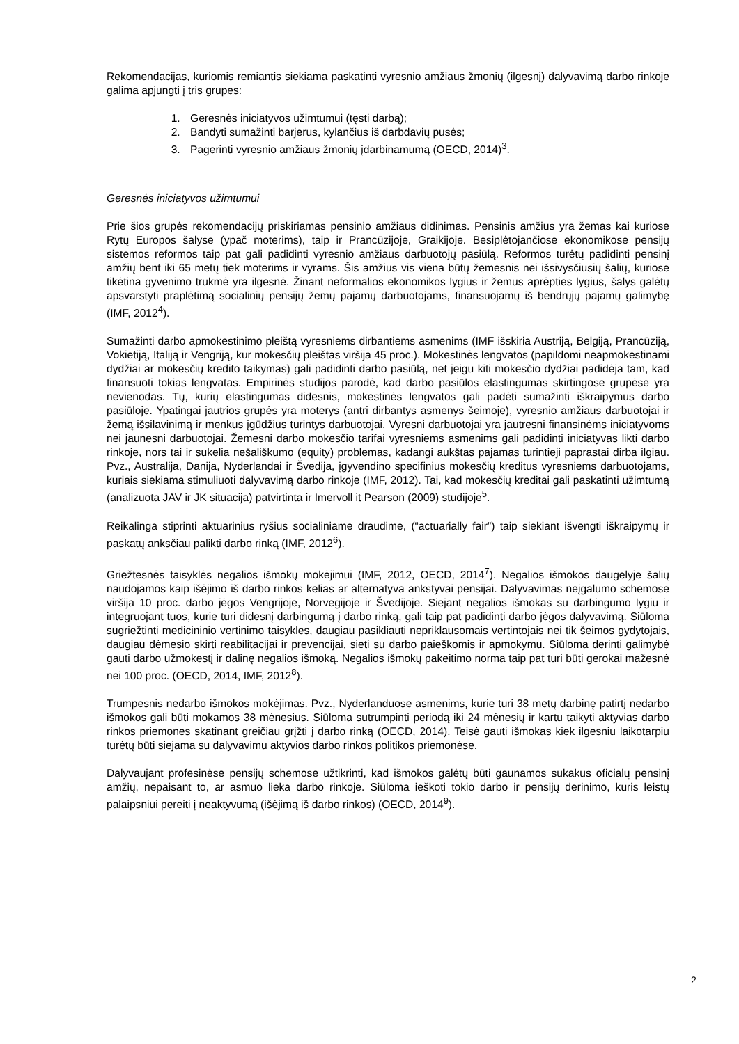Rekomendacijas, kuriomis remiantis siekiama paskatinti vyresnio amžiaus žmonių (ilgesnį) dalyvavimą darbo rinkoje galima apjungti į tris grupes:
1. Geresnės iniciatyvos užimtumui (tęsti darbą);
2. Bandyti sumažinti barjerus, kylančius iš darbdavių pusės;
3. Pagerinti vyresnio amžiaus žmonių įdarbinamumą (OECD, 2014)<sup>3</sup>.
Geresnės iniciatyvos užimtumui
Prie šios grupės rekomendacijų priskiriamas pensinio amžiaus didinimas. Pensinis amžius yra žemas kai kuriose Rytų Europos šalyse (ypač moterims), taip ir Prancūzijoje, Graikijoje. Besiplėtojančiose ekonomikose pensijų sistemos reformos taip pat gali padidinti vyresnio amžiaus darbuotojų pasiūlą. Reformos turėtų padidinti pensinį amžių bent iki 65 metų tiek moterims ir vyrams. Šis amžius vis viena būtų žemesnis nei išsivysčiusių šalių, kuriose tikėtina gyvenimo trukmė yra ilgesnė. Žinant neformalios ekonomikos lygius ir žemus aprėpties lygius, šalys galėtų apsvarstyti praplėtimą socialinių pensijų žemų pajamų darbuotojams, finansuojamų iš bendrųjų pajamų galimybę (IMF, 2012<sup>4</sup>).
Sumažinti darbo apmokestinimo pleištą vyresniems dirbantiems asmenims (IMF išskiria Austriją, Belgiją, Prancūziją, Vokietiją, Italiją ir Vengriją, kur mokesčių pleištas viršija 45 proc.). Mokestinės lengvatos (papildomi neapmokestinami dydžiai ar mokesčių kredito taikymas) gali padidinti darbo pasiūlą, net jeigu kiti mokesčio dydžiai padidėja tam, kad finansuoti tokias lengvatas. Empirinės studijos parodė, kad darbo pasiūlos elastingumas skirtingose grupėse yra nevienodas. Tų, kurių elastingumas didesnis, mokestinės lengvatos gali padėti sumažinti iškraipymus darbo pasiūloje. Ypatingai jautrios grupės yra moterys (antri dirbantys asmenys šeimoje), vyresnio amžiaus darbuotojai ir žemą išsilavinimą ir menkus įgūdžius turintys darbuotojai. Vyresni darbuotojai yra jautresni finansinėms iniciatyvoms nei jaunesni darbuotojai. Žemesni darbo mokesčio tarifai vyresniems asmenims gali padidinti iniciatyvas likti darbo rinkoje, nors tai ir sukelia nešališkumo (equity) problemas, kadangi aukštas pajamas turintieji paprastai dirba ilgiau. Pvz., Australija, Danija, Nyderlandai ir Švedija, įgyvendino specifinius mokesčių kreditus vyresniems darbuotojams, kuriais siekiama stimuliuoti dalyvavimą darbo rinkoje (IMF, 2012). Tai, kad mokesčių kreditai gali paskatinti užimtumą (analizuota JAV ir JK situacija) patvirtinta ir Imervoll it Pearson (2009) studijoje<sup>5</sup>.
Reikalinga stiprinti aktuarinius ryšius socialiniame draudime, (“actuarially fair”) taip siekiant išvengti iškraipymų ir paskatų anksčiau palikti darbo rinką (IMF, 2012<sup>6</sup>).
Griežtesnės taisyklės negalios išmokų mokėjimui (IMF, 2012, OECD, 2014<sup>7</sup>). Negalios išmokos daugelyje šalių naudojamos kaip išėjimo iš darbo rinkos kelias ar alternatyva ankstyvai pensijai. Dalyvavimas neįgalumo schemose viršija 10 proc. darbo jėgos Vengrijoje, Norvegijoje ir Švedijoje. Siejant negalios išmokas su darbingumo lygiu ir integruojant tuos, kurie turi didesnį darbingumą į darbo rinką, gali taip pat padidinti darbo jėgos dalyvavimą. Siūloma sugriežtinti medicininio vertinimo taisykles, daugiau pasikliauti nepriklausomais vertintojais nei tik šeimos gydytojais, daugiau dėmesio skirti reabilitacijai ir prevencijai, sieti su darbo paieškomis ir apmokymu. Siūloma derinti galimybė gauti darbo užmokestį ir dalinę negalios išmoką. Negalios išmokų pakeitimo norma taip pat turi būti gerokai mažesnė nei 100 proc. (OECD, 2014, IMF, 2012<sup>8</sup>).
Trumpesnis nedarbo išmokos mokėjimas. Pvz., Nyderlanduose asmenims, kurie turi 38 metų darbinę patirtį nedarbo išmokos gali būti mokamos 38 mėnesius. Siūloma sutrumpinti periodą iki 24 mėnesių ir kartu taikyti aktyvias darbo rinkos priemones skatinant greičiau grįžti į darbo rinką (OECD, 2014). Teisė gauti išmokas kiek ilgesniu laikotarpiu turėtų būti siejama su dalyvavimu aktyvios darbo rinkos politikos priemonėse.
Dalyvaujant profesinėse pensijų schemose užtikrinti, kad išmokos galėtų būti gaunamos sukakus oficialų pensinį amžių, nepaisant to, ar asmuo lieka darbo rinkoje. Siūloma ieškoti tokio darbo ir pensijų derinimo, kuris leistų palaipsniui pereiti į neaktyvumą (išėjimą iš darbo rinkos) (OECD, 2014<sup>9</sup>).
2